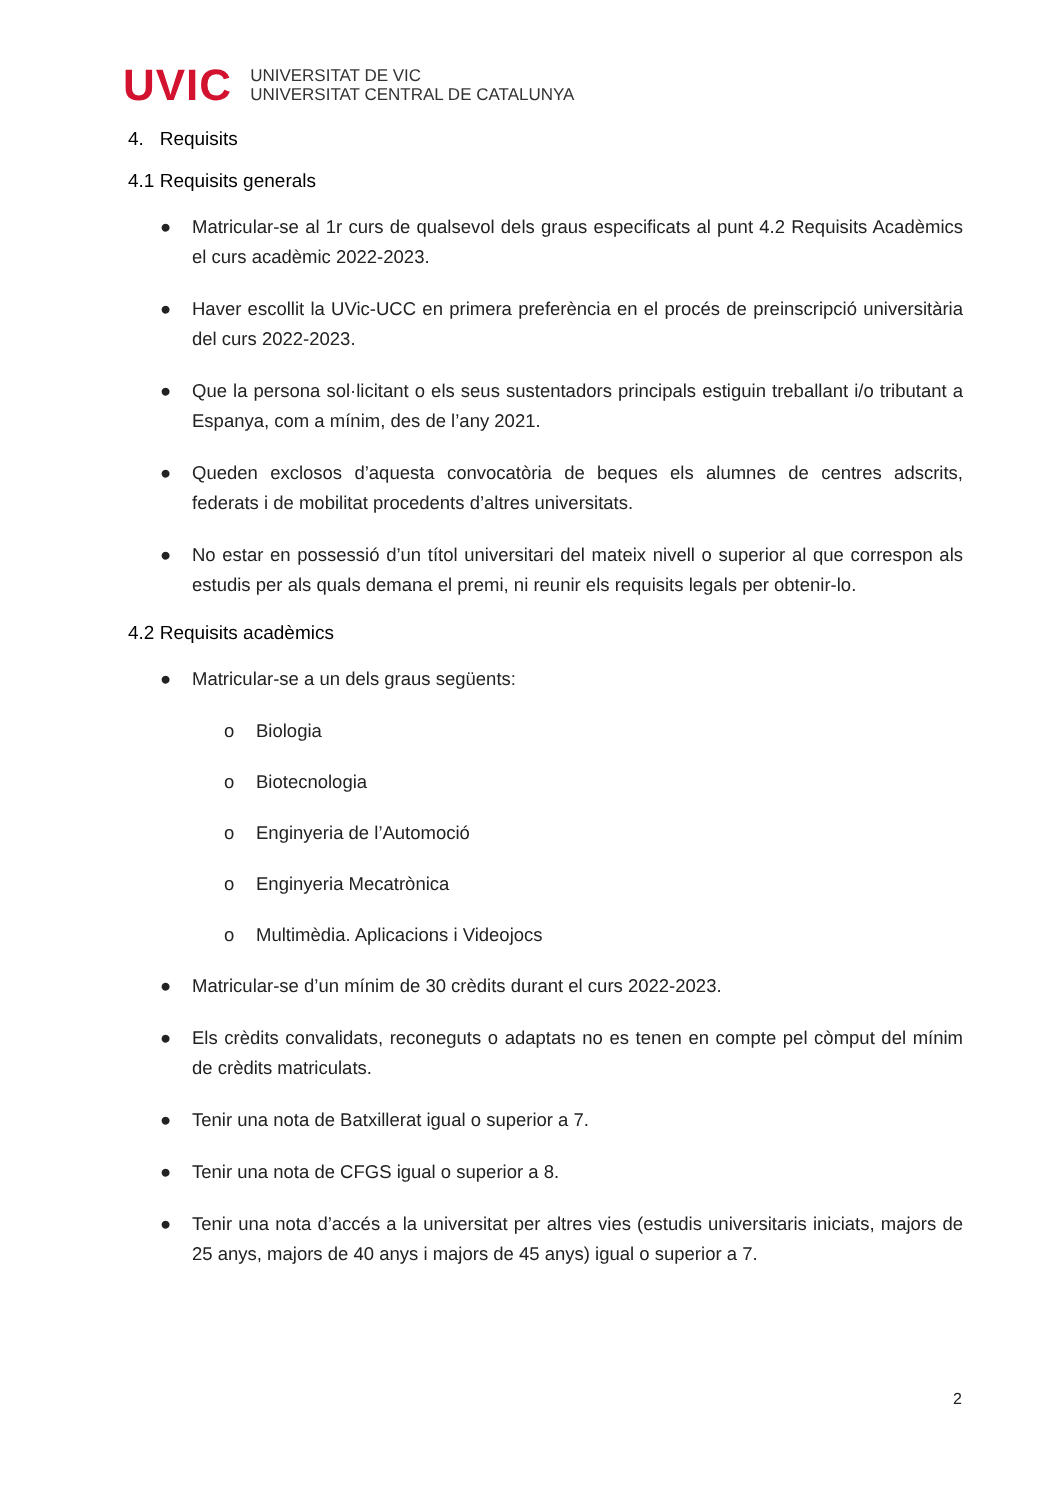UVIC
UNIVERSITAT DE VIC
UNIVERSITAT CENTRAL DE CATALUNYA
4. Requisits
4.1 Requisits generals
● Matricular-se al 1r curs de qualsevol dels graus especificats al punt 4.2 Requisits Acadèmics el curs acadèmic 2022-2023.
● Haver escollit la UVic-UCC en primera preferència en el procés de preinscripció universitària del curs 2022-2023.
● Que la persona sol·licitant o els seus sustentadors principals estiguin treballant i/o tributant a Espanya, com a mínim, des de l’any 2021.
● Queden exclosos d’aquesta convocatòria de beques els alumnes de centres adscrits, federats i de mobilitat procedents d’altres universitats.
● No estar en possessió d’un títol universitari del mateix nivell o superior al que correspon als estudis per als quals demana el premi, ni reunir els requisits legals per obtenir-lo.
4.2 Requisits acadèmics
● Matricular-se a un dels graus següents:
o Biologia
o Biotecnologia
o Enginyeria de l’Automoció
o Enginyeria Mecatrònica
o Multimèdia. Aplicacions i Videojocs
● Matricular-se d’un mínim de 30 crèdits durant el curs 2022-2023.
● Els crèdits convalidats, reconeguts o adaptats no es tenen en compte pel còmput del mínim de crèdits matriculats.
● Tenir una nota de Batxillerat igual o superior a 7.
● Tenir una nota de CFGS igual o superior a 8.
● Tenir una nota d’accés a la universitat per altres vies (estudis universitaris iniciats, majors de 25 anys, majors de 40 anys i majors de 45 anys) igual o superior a 7.
2